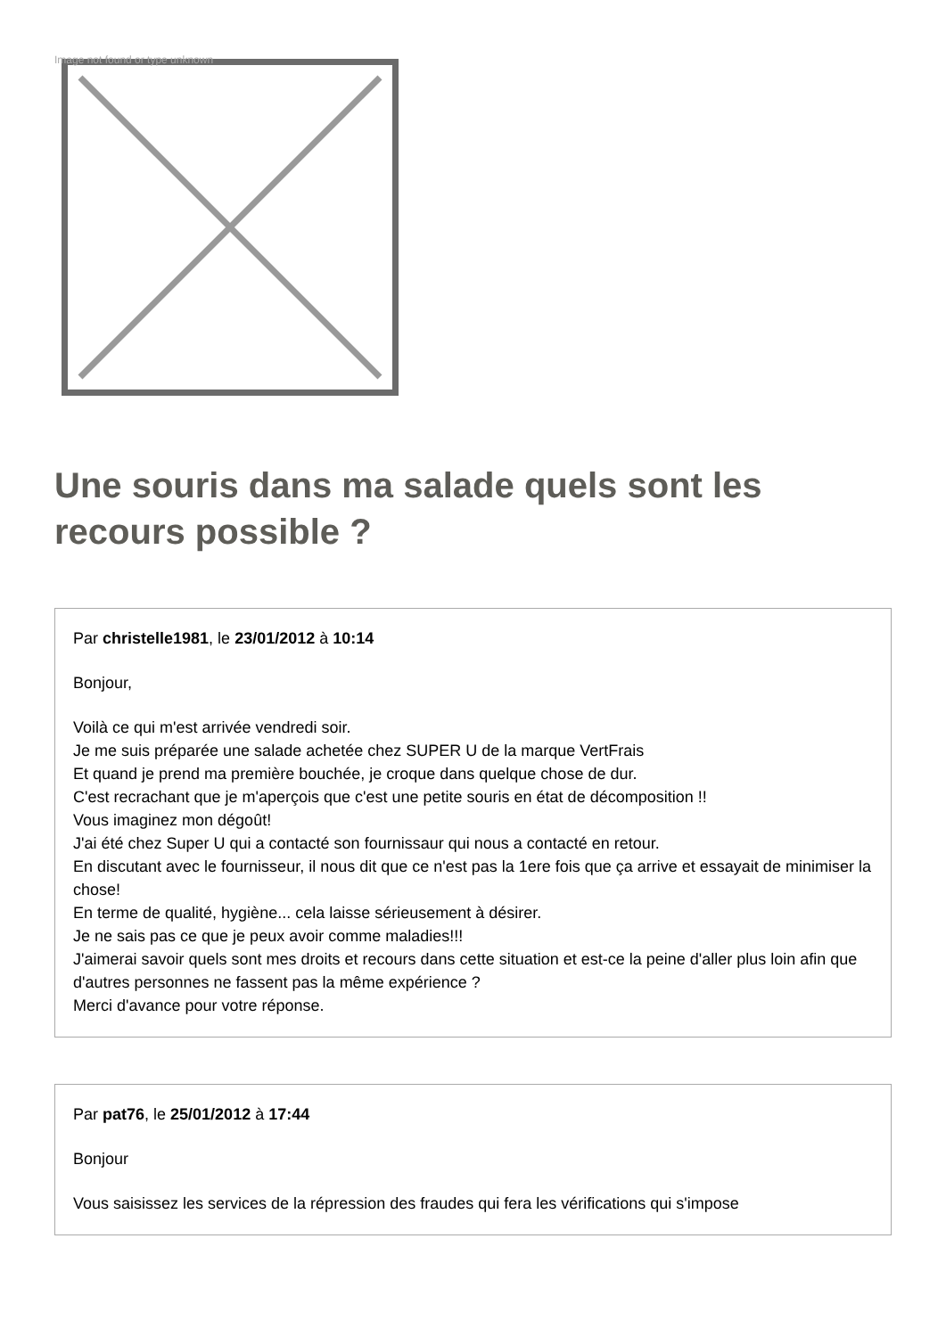Image not found or type unknown
Une souris dans ma salade quels sont les recours possible ?
Par christelle1981, le 23/01/2012 à 10:14
Bonjour,
Voilà ce qui m'est arrivée vendredi soir.
Je me suis préparée une salade achetée chez SUPER U de la marque VertFrais
Et quand je prend ma première bouchée, je croque dans quelque chose de dur.
C'est recrachant que je m'aperçois que c'est une petite souris en état de décomposition !!
Vous imaginez mon dégoût!
J'ai été chez Super U qui a contacté son fournissaur qui nous a contacté en retour.
En discutant avec le fournisseur, il nous dit que ce n'est pas la 1ere fois que ça arrive et essayait de minimiser la chose!
En terme de qualité, hygiène... cela laisse sérieusement à désirer.
Je ne sais pas ce que je peux avoir comme maladies!!!
J'aimerai savoir quels sont mes droits et recours dans cette situation et est-ce la peine d'aller plus loin afin que d'autres personnes ne fassent pas la même expérience ?
Merci d'avance pour votre réponse.
Par pat76, le 25/01/2012 à 17:44
Bonjour
Vous saisissez les services de la répression des fraudes qui fera les vérifications qui s'impose